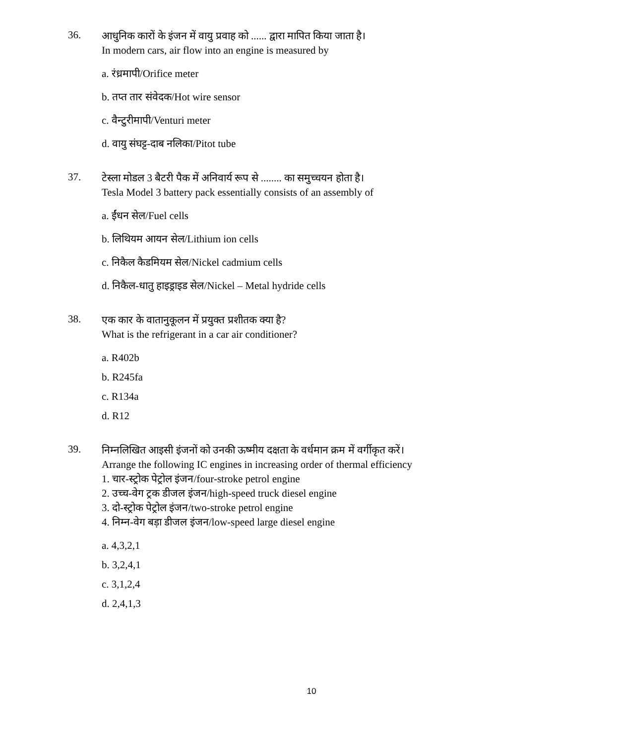36.
आधुनिक कारों के इंजन में वायु प्रवाह को ...... द्वारा मापित किया जाता है।
In modern cars, air flow into an engine is measured by
a. रंध्रमापी/Orifice meter
b. तप्त तार संवेदक/Hot wire sensor
c. वैन्टुरीमापी/Venturi meter
d. वायु संघट्ट-दाब नलिका/Pitot tube
37.
टेस्ला मोडल 3 बैटरी पैक में अनिवार्य रूप से ........ का समुच्चयन होता है।
Tesla Model 3 battery pack essentially consists of an assembly of
a. ईंधन सेल/Fuel cells
b. लिथियम आयन सेल/Lithium ion cells
c. निकैल कैडमियम सेल/Nickel cadmium cells
d. निकैल-धातु हाइड्राइड सेल/Nickel – Metal hydride cells
38.
एक कार के वातानुकूलन में प्रयुक्त प्रशीतक क्या है?
What is the refrigerant in a car air conditioner?
a. R402b
b. R245fa
c. R134a
d. R12
39.
निम्नलिखित आइसी इंजनों को उनकी ऊष्मीय दक्षता के वर्धमान क्रम में वर्गीकृत करें।
Arrange the following IC engines in increasing order of thermal efficiency
1. चार-स्ट्रोक पेट्रोल इंजन/four-stroke petrol engine
2. उच्च-वेग ट्रक डीजल इंजन/high-speed truck diesel engine
3. दो-स्ट्रोक पेट्रोल इंजन/two-stroke petrol engine
4. निम्न-वेग बड़ा डीजल इंजन/low-speed large diesel engine
a. 4,3,2,1
b. 3,2,4,1
c. 3,1,2,4
d. 2,4,1,3
10